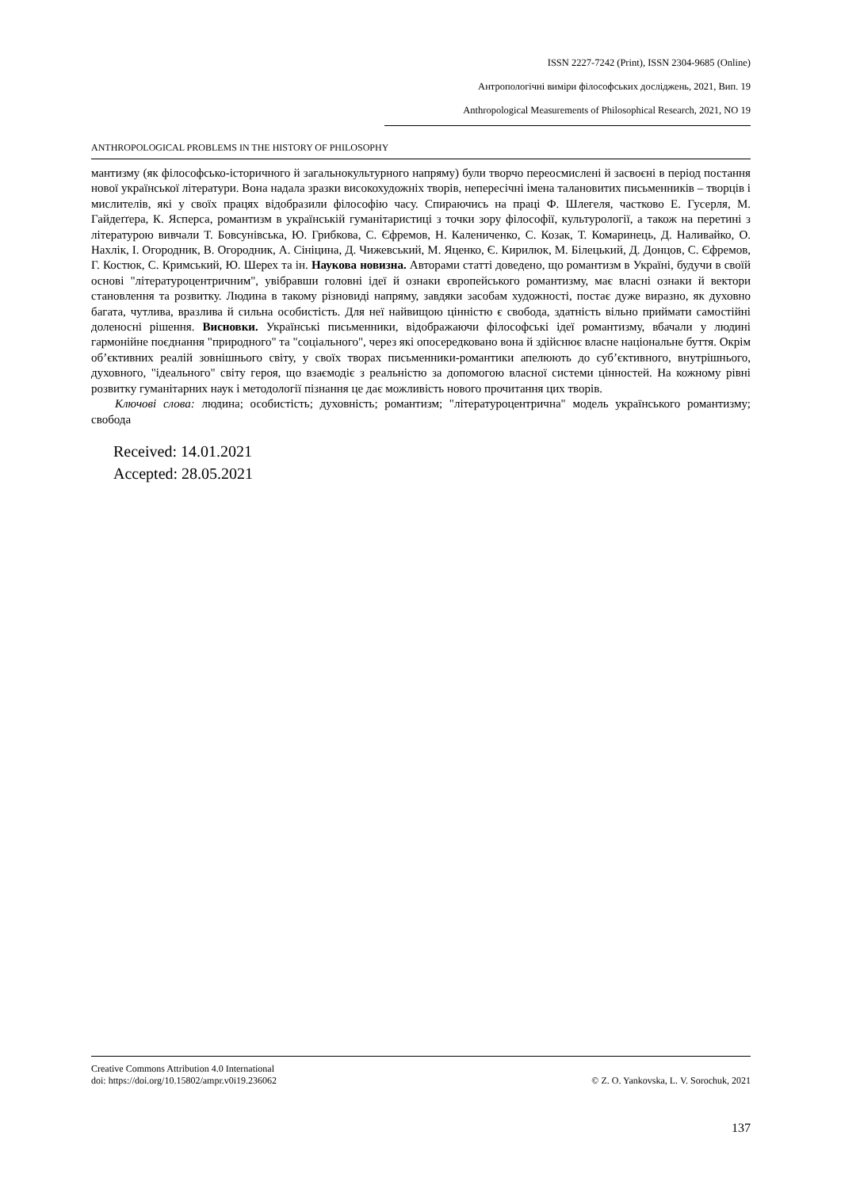ISSN 2227-7242 (Print), ISSN 2304-9685 (Online)
Антропологічні виміри філософських досліджень, 2021, Вип. 19
Anthropological Measurements of Philosophical Research, 2021, NO 19
ANTHROPOLOGICAL PROBLEMS IN THE HISTORY OF PHILOSOPHY
мантизму (як філософсько-історичного й загальнокультурного напряму) були творчо переосмислені й засвоєні в період постання нової української літератури. Вона надала зразки високохудожніх творів, непересічні імена талановитих письменників – творців і мислителів, які у своїх працях відобразили філософію часу. Спираючись на праці Ф. Шлегеля, частково Е. Гусерля, М. Гайдеґґера, К. Ясперса, романтизм в українській гуманітаристиці з точки зору філософії, культурології, а також на перетині з літературою вивчали Т. Бовсунівська, Ю. Грибкова, С. Єфремов, Н. Калениченко, С. Козак, Т. Комаринець, Д. Наливайко, О. Нахлік, І. Огородник, В. Огородник, А. Сініцина, Д. Чижевський, М. Яценко, Є. Кирилюк, М. Білецький, Д. Донцов, С. Єфремов, Г. Костюк, С. Кримський, Ю. Шерех та ін. Наукова новизна. Авторами статті доведено, що романтизм в Україні, будучи в своїй основі "літературоцентричним", увібравши головні ідеї й ознаки європейського романтизму, має власні ознаки й вектори становлення та розвитку. Людина в такому різновиді напряму, завдяки засобам художності, постає дуже виразно, як духовно багата, чутлива, вразлива й сильна особистість. Для неї найвищою цінністю є свобода, здатність вільно приймати самостійні доленосні рішення. Висновки. Українські письменники, відображаючи філософські ідеї романтизму, вбачали у людині гармонійне поєднання "природного" та "соціального", через які опосередковано вона й здійснює власне національне буття. Окрім об’єктивних реалій зовнішнього світу, у своїх творах письменники-романтики апелюють до суб’єктивного, внутрішнього, духовного, "ідеального" світу героя, що взаємодіє з реальністю за допомогою власної системи цінностей. На кожному рівні розвитку гуманітарних наук і методології пізнання це дає можливість нового прочитання цих творів.
Ключові слова: людина; особистість; духовність; романтизм; "літературоцентрична" модель українського романтизму; свобода
Received: 14.01.2021
Accepted: 28.05.2021
Creative Commons Attribution 4.0 International
doi: https://doi.org/10.15802/ampr.v0i19.236062 © Z. O. Yankovska, L. V. Sorochuk, 2021
137